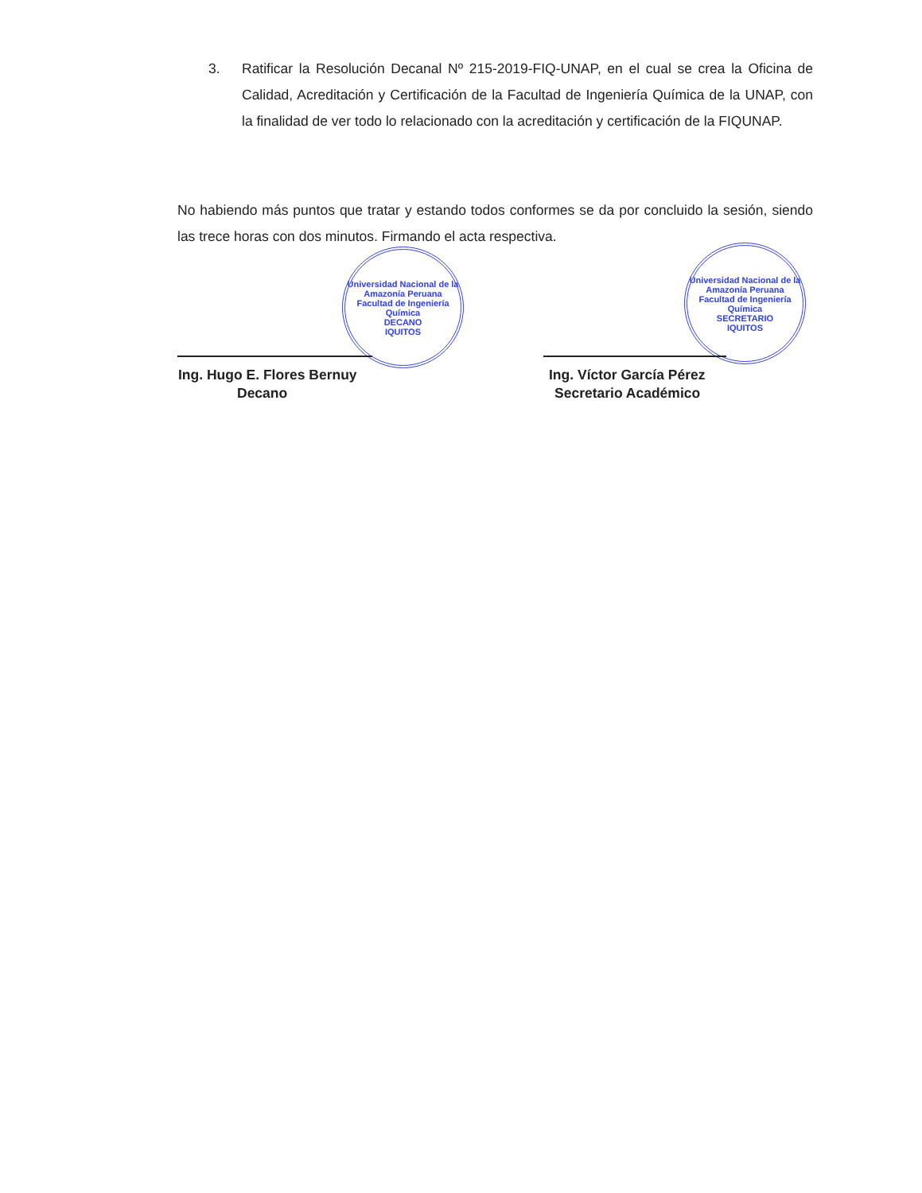3. Ratificar la Resolución Decanal Nº 215-2019-FIQ-UNAP, en el cual se crea la Oficina de Calidad, Acreditación y Certificación de la Facultad de Ingeniería Química de la UNAP, con la finalidad de ver todo lo relacionado con la acreditación y certificación de la FIQUNAP.
No habiendo más puntos que tratar y estando todos conformes se da por concluido la sesión, siendo las trece horas con dos minutos. Firmando el acta respectiva.
Universidad Nacional de la Amazonía Peruana
Facultad de Ingeniería Química
DECANO
IQUITOS
Universidad Nacional de la Amazonía Peruana
Facultad de Ingeniería Química
SECRETARIO
IQUITOS
Ing. Hugo E. Flores Bernuy
Decano
Ing. Víctor García Pérez
Secretario Académico